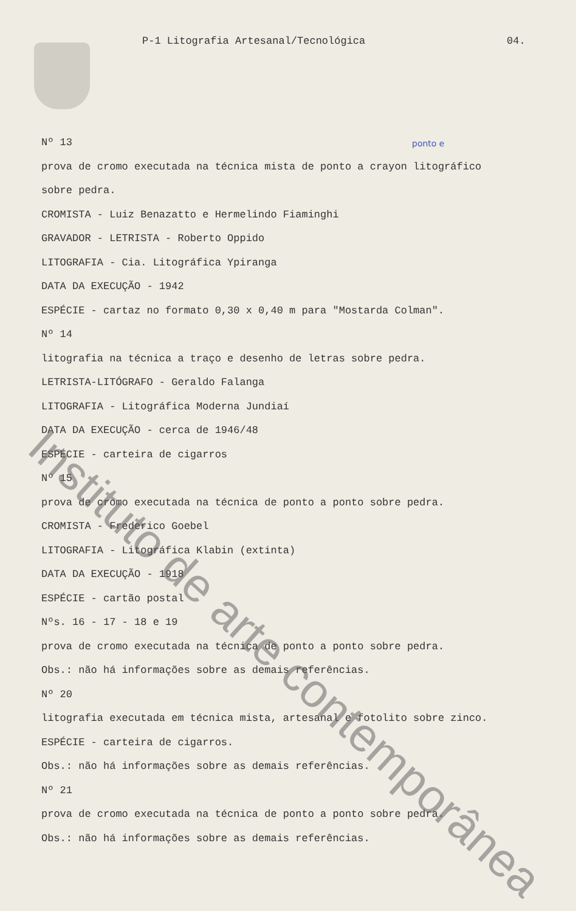P-1 Litografia Artesanal/Tecnológica
04.
ponto e
Nº 13
prova de cromo executada na técnica mista de ponto a crayon litográfico
sobre pedra.
CROMISTA - Luiz Benazatto e Hermelindo Fiaminghi
GRAVADOR - LETRISTA - Roberto Oppido
LITOGRAFIA - Cia. Litográfica Ypiranga
DATA DA EXECUÇÃO - 1942
ESPÉCIE - cartaz no formato 0,30 x 0,40 m para "Mostarda Colman".
Nº 14
litografia na técnica a traço e desenho de letras sobre pedra.
LETRISTA-LITÓGRAFO - Geraldo Falanga
LITOGRAFIA - Litográfica Moderna Jundiaí
DATA DA EXECUÇÃO - cerca de 1946/48
ESPÉCIE - carteira de cigarros
Nº 15
prova de cromo executada na técnica de ponto a ponto sobre pedra.
CROMISTA - Frederico Goebel
LITOGRAFIA - Litográfica Klabin (extinta)
DATA DA EXECUÇÃO - 1918
ESPÉCIE - cartão postal
Nºs. 16 - 17 - 18 e 19
prova de cromo executada na técnica de ponto a ponto sobre pedra.
Obs.: não há informações sobre as demais referências.
Nº 20
litografia executada em técnica mista, artesanal e fotolito sobre zinco.
ESPÉCIE - carteira de cigarros.
Obs.: não há informações sobre as demais referências.
Nº 21
prova de cromo executada na técnica de ponto a ponto sobre pedra.
Obs.: não há informações sobre as demais referências.
Instituto de arte contemporânea